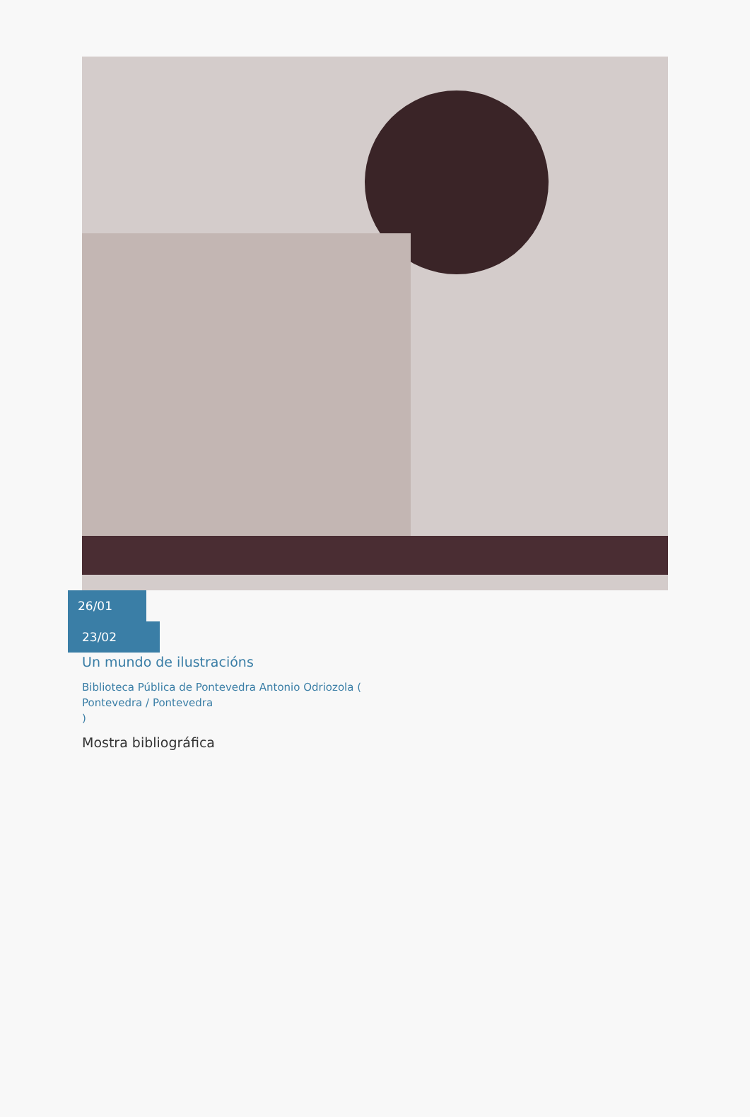26/01
23/02
Un mundo de ilustracións
Biblioteca Pública de Pontevedra Antonio Odriozola (
Pontevedra / Pontevedra
)
Mostra bibliográfica